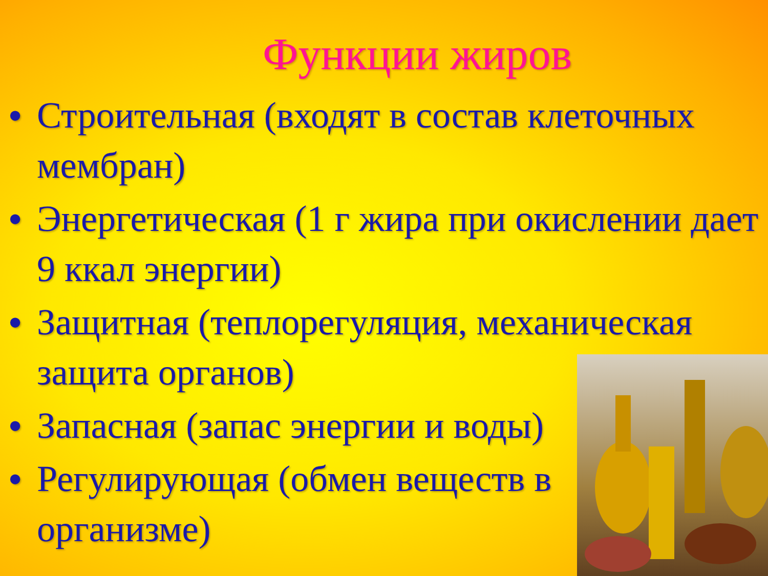Функции жиров
• Строительная (входят в состав клеточных мембран)
• Энергетическая (1 г жира при окислении дает 9 ккал энергии)
• Защитная (теплорегуляция, механическая защита органов)
• Запасная (запас энергии и воды)
• Регулирующая (обмен веществ в
организме)